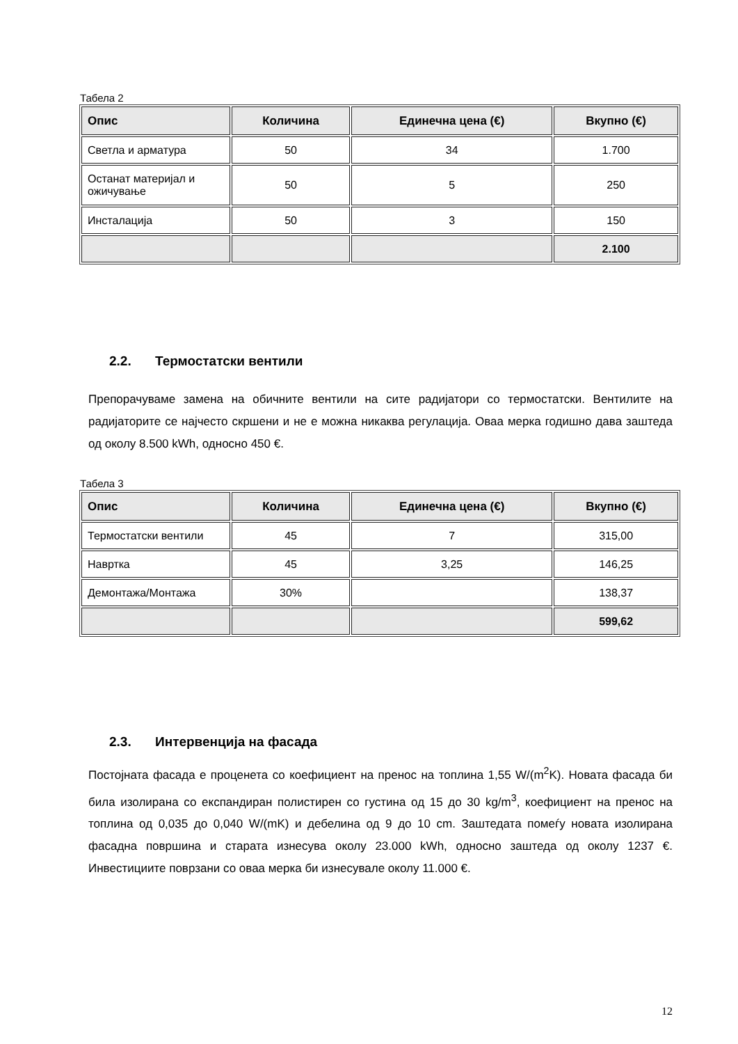Табела 2
| Опис | Количина | Единечна цена (€) | Вкупно (€) |
| --- | --- | --- | --- |
| Светла и арматура | 50 | 34 | 1.700 |
| Останат материјал и ожичување | 50 | 5 | 250 |
| Инсталација | 50 | 3 | 150 |
| | | | 2.100 |
2.2. Термостатски вентили
Препорачуваме замена на обичните вентили на сите радијатори со термостатски. Вентилите на радијаторите се најчесто скршени и не е можна никаква регулација. Оваа мерка годишно дава заштеда од околу 8.500 kWh, односно 450 €.
Табела 3
| Опис | Количина | Единечна цена (€) | Вкупно (€) |
| --- | --- | --- | --- |
| Термостатски вентили | 45 | 7 | 315,00 |
| Наврткa | 45 | 3,25 | 146,25 |
| Демонтажа/Монтажа | 30% | | 138,37 |
| | | | 599,62 |
2.3. Интервенција на фасада
Постојната фасада е проценета со коефициент на пренос на топлина 1,55 W/(m<sup>2</sup>K). Новата фасада би била изолирана со експандиран полистирен со густина од 15 до 30 kg/m<sup>3</sup>, коефициент на пренос на топлина од 0,035 до 0,040 W/(mK) и дебелина од 9 до 10 cm. Заштедата помеѓу новата изолирана фасадна површина и старата изнесува околу 23.000 kWh, односно заштеда од околу 1237 €. Инвестициите поврзани со оваа мерка би изнесувале околу 11.000 €.
12